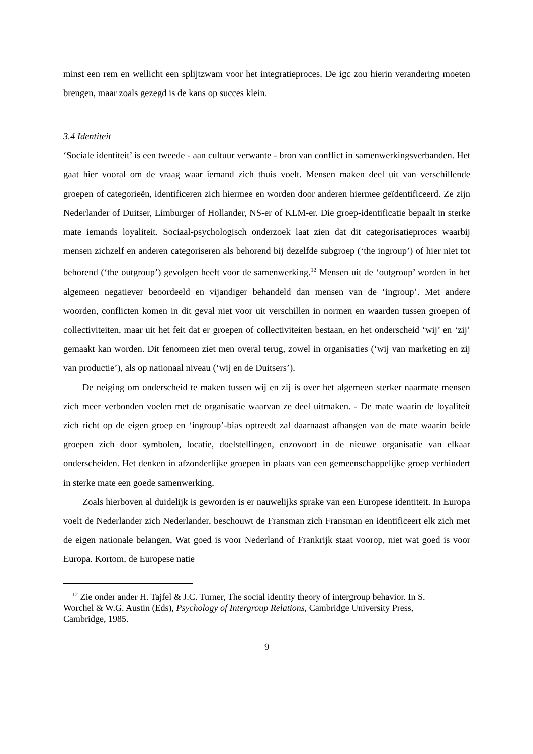minst een rem en wellicht een splijtzwam voor het integratieproces. De igc zou hierin verandering moeten brengen, maar zoals gezegd is de kans op succes klein.
3.4 Identiteit
‘Sociale identiteit’ is een tweede - aan cultuur verwante - bron van conflict in samenwerkingsverbanden. Het gaat hier vooral om de vraag waar iemand zich thuis voelt. Mensen maken deel uit van verschillende groepen of categorieën, identificeren zich hiermee en worden door anderen hiermee geïdentificeerd. Ze zijn Nederlander of Duitser, Limburger of Hollander, NS-er of KLM-er. Die groep-identificatie bepaalt in sterke mate iemands loyaliteit. Sociaal-psychologisch onderzoek laat zien dat dit categorisatieproces waarbij mensen zichzelf en anderen categoriseren als behorend bij dezelfde subgroep (‘the ingroup’) of hier niet tot behorend (‘the outgroup’) gevolgen heeft voor de samenwerking.<sup>12</sup> Mensen uit de ‘outgroup’ worden in het algemeen negatiever beoordeeld en vijandiger behandeld dan mensen van de ‘ingroup’. Met andere woorden, conflicten komen in dit geval niet voor uit verschillen in normen en waarden tussen groepen of collectiviteiten, maar uit het feit dat er groepen of collectiviteiten bestaan, en het onderscheid ‘wij’ en ‘zij’ gemaakt kan worden. Dit fenomeen ziet men overal terug, zowel in organisaties (‘wij van marketing en zij van productie’), als op nationaal niveau (‘wij en de Duitsers’).
De neiging om onderscheid te maken tussen wij en zij is over het algemeen sterker naarmate mensen zich meer verbonden voelen met de organisatie waarvan ze deel uitmaken. - De mate waarin de loyaliteit zich richt op de eigen groep en ‘ingroup’-bias optreedt zal daarnaast afhangen van de mate waarin beide groepen zich door symbolen, locatie, doelstellingen, enzovoort in de nieuwe organisatie van elkaar onderscheiden. Het denken in afzonderlijke groepen in plaats van een gemeenschappelijke groep verhindert in sterke mate een goede samenwerking.
Zoals hierboven al duidelijk is geworden is er nauwelijks sprake van een Europese identiteit. In Europa voelt de Nederlander zich Nederlander, beschouwt de Fransman zich Fransman en identificeert elk zich met de eigen nationale belangen, Wat goed is voor Nederland of Frankrijk staat voorop, niet wat goed is voor Europa. Kortom, de Europese natie
<sup>12</sup> Zie onder ander H. Tajfel & J.C. Turner, The social identity theory of intergroup behavior. In S. Worchel & W.G. Austin (Eds), Psychology of Intergroup Relations, Cambridge University Press, Cambridge, 1985.
9